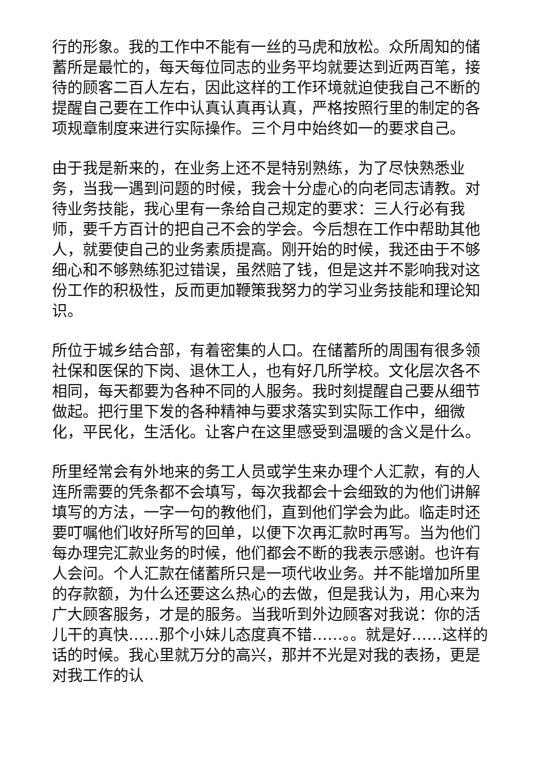行的形象。我的工作中不能有一丝的马虎和放松。众所周知的储蓄所是最忙的，每天每位同志的业务平均就要达到近两百笔，接待的顾客二百人左右，因此这样的工作环境就迫使我自己不断的提醒自己要在工作中认真认真再认真，严格按照行里的制定的各项规章制度来进行实际操作。三个月中始终如一的要求自己。
由于我是新来的，在业务上还不是特别熟练，为了尽快熟悉业务，当我一遇到问题的时候，我会十分虚心的向老同志请教。对待业务技能，我心里有一条给自己规定的要求：三人行必有我师，要千方百计的把自己不会的学会。今后想在工作中帮助其他人，就要使自己的业务素质提高。刚开始的时候，我还由于不够细心和不够熟练犯过错误，虽然赔了钱，但是这并不影响我对这份工作的积极性，反而更加鞭策我努力的学习业务技能和理论知识。
所位于城乡结合部，有着密集的人口。在储蓄所的周围有很多领社保和医保的下岗、退休工人，也有好几所学校。文化层次各不相同，每天都要为各种不同的人服务。我时刻提醒自己要从细节做起。把行里下发的各种精神与要求落实到实际工作中，细微化，平民化，生活化。让客户在这里感受到温暖的含义是什么。
所里经常会有外地来的务工人员或学生来办理个人汇款，有的人连所需要的凭条都不会填写，每次我都会十会细致的为他们讲解填写的方法，一字一句的教他们，直到他们学会为此。临走时还要叮嘱他们收好所写的回单，以便下次再汇款时再写。当为他们每办理完汇款业务的时候，他们都会不断的我表示感谢。也许有人会问。个人汇款在储蓄所只是一项代收业务。并不能增加所里的存款额，为什么还要这么热心的去做，但是我认为，用心来为广大顾客服务，才是的服务。当我听到外边顾客对我说：你的活儿干的真快……那个小妹儿态度真不错……。。就是好……这样的话的时候。我心里就万分的高兴，那并不光是对我的表扬，更是对我工作的认